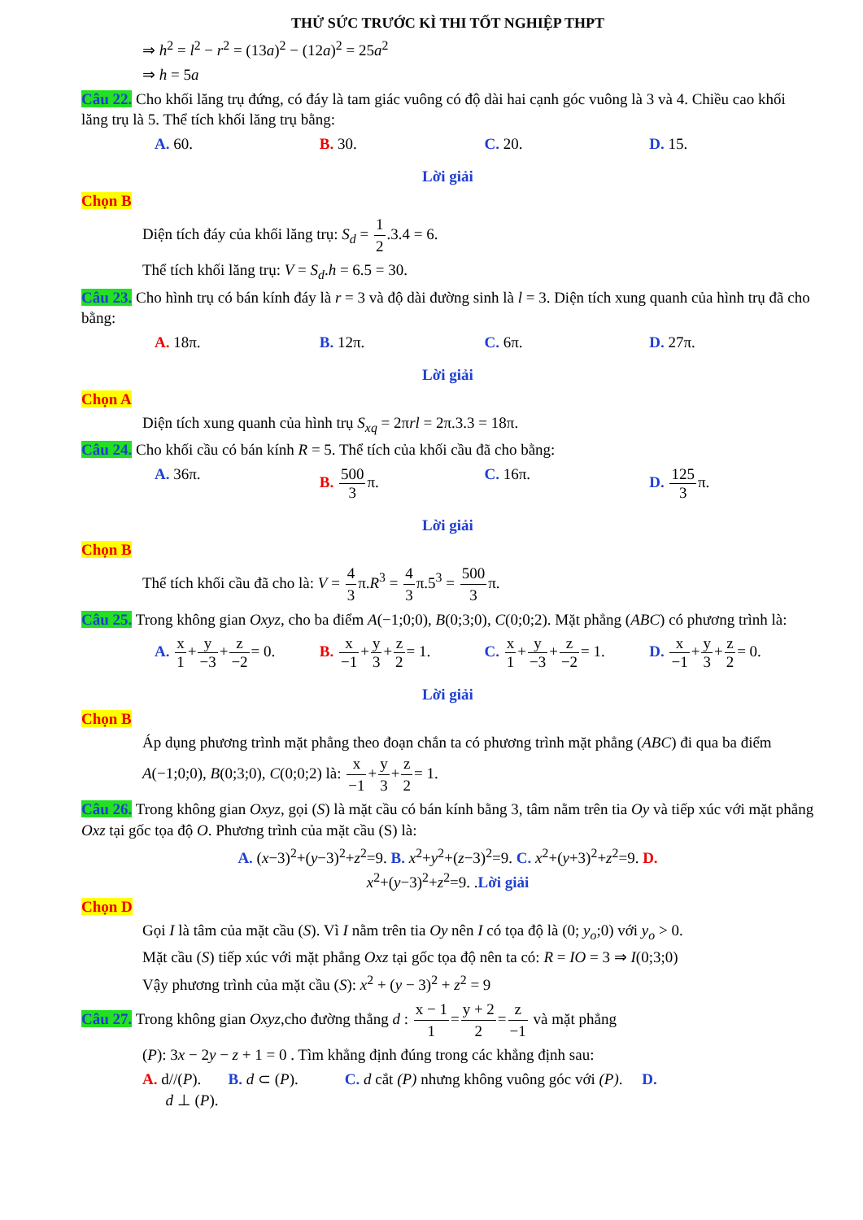THỬ SỨC TRƯỚC KÌ THI TỐT NGHIỆP THPT
⇒ h<sup>2</sup> = l<sup>2</sup> − r<sup>2</sup> = (13a)<sup>2</sup> − (12a)<sup>2</sup> = 25a<sup>2</sup>
⇒ h = 5a
Câu 22. Cho khối lăng trụ đứng, có đáy là tam giác vuông có độ dài hai cạnh góc vuông là 3 và 4. Chiều cao khối lăng trụ là 5. Thể tích khối lăng trụ bằng:
A. 60. B. 30. C. 20. D. 15.
Lời giải
Chọn B
Diện tích đáy của khối lăng trụ: S<sub>d</sub> = 1 2.3.4 = 6.
Thể tích khối lăng trụ: V = S<sub>d</sub>.h = 6.5 = 30.
Câu 23. Cho hình trụ có bán kính đáy là r = 3 và độ dài đường sinh là l = 3. Diện tích xung quanh của hình trụ đã cho bằng:
A. 18π. B. 12π. C. 6π. D. 27π.
Lời giải
Chọn A
Diện tích xung quanh của hình trụ S<sub>xq</sub> = 2πrl = 2π.3.3 = 18π.
Câu 24. Cho khối cầu có bán kính R = 5. Thể tích của khối cầu đã cho bằng:
A. 36π. B. 500 3π. C. 16π. D. 125 3π.
Lời giải
Chọn B
Thể tích khối cầu đã cho là: V = 4 3π.R<sup>3</sup> = 4 3π.5<sup>3</sup> = 500 3π.
Câu 25. Trong không gian Oxyz, cho ba điểm A(−1;0;0), B(0;3;0), C(0;0;2). Mặt phẳng (ABC) có phương trình là:
A. x 1+y −3+z −2= 0. B. x −1+y 3+z 2= 1. C. x 1+y −3+z −2= 1. D. x −1+y 3+z 2= 0.
Lời giải
Chọn B
Áp dụng phương trình mặt phẳng theo đoạn chắn ta có phương trình mặt phẳng (ABC) đi qua ba điểm A(−1;0;0), B(0;3;0), C(0;0;2) là: x −1+y 3+z 2= 1.
Câu 26. Trong không gian Oxyz, gọi (S) là mặt cầu có bán kính bằng 3, tâm nằm trên tia Oy và tiếp xúc với mặt phẳng Oxz tại gốc tọa độ O. Phương trình của mặt cầu (S) là:
A. (x−3)<sup>2</sup>+(y−3)<sup>2</sup>+z<sup>2</sup>=9. B. x<sup>2</sup>+y<sup>2</sup>+(z−3)<sup>2</sup>=9. C. x<sup>2</sup>+(y+3)<sup>2</sup>+z<sup>2</sup>=9. D.
x<sup>2</sup>+(y−3)<sup>2</sup>+z<sup>2</sup>=9. .Lời giải
Chọn D
Gọi I là tâm của mặt cầu (S). Vì I nằm trên tia Oy nên I có tọa độ là (0; y<sub>o</sub>;0) với y<sub>o</sub> > 0.
Mặt cầu (S) tiếp xúc với mặt phẳng Oxz tại gốc tọa độ nên ta có: R = IO = 3 ⇒ I(0;3;0)
Vậy phương trình của mặt cầu (S): x<sup>2</sup> + (y − 3)<sup>2</sup> + z<sup>2</sup> = 9
Câu 27. Trong không gian Oxyz,cho đường thẳng d : x − 1 1=y + 2 2=z −1 và mặt phẳng
(P): 3x − 2y − z + 1 = 0 . Tìm khẳng định đúng trong các khẳng định sau:
A. d//(P). B. d ⊂ (P). C. d cắt (P) nhưng không vuông góc với (P). D.
d ⊥ (P).